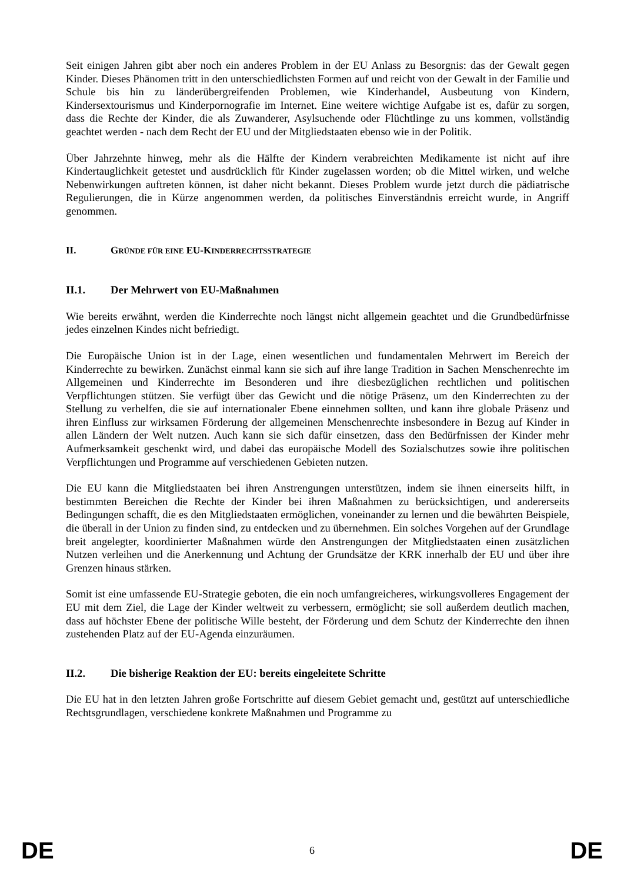Seit einigen Jahren gibt aber noch ein anderes Problem in der EU Anlass zu Besorgnis: das der Gewalt gegen Kinder. Dieses Phänomen tritt in den unterschiedlichsten Formen auf und reicht von der Gewalt in der Familie und Schule bis hin zu länderübergreifenden Problemen, wie Kinderhandel, Ausbeutung von Kindern, Kindersextourismus und Kinderpornografie im Internet. Eine weitere wichtige Aufgabe ist es, dafür zu sorgen, dass die Rechte der Kinder, die als Zuwanderer, Asylsuchende oder Flüchtlinge zu uns kommen, vollständig geachtet werden - nach dem Recht der EU und der Mitgliedstaaten ebenso wie in der Politik.
Über Jahrzehnte hinweg, mehr als die Hälfte der Kindern verabreichten Medikamente ist nicht auf ihre Kindertauglichkeit getestet und ausdrücklich für Kinder zugelassen worden; ob die Mittel wirken, und welche Nebenwirkungen auftreten können, ist daher nicht bekannt. Dieses Problem wurde jetzt durch die pädiatrische Regulierungen, die in Kürze angenommen werden, da politisches Einverständnis erreicht wurde, in Angriff genommen.
II. GRÜNDE FÜR EINE EU-KINDERRECHTSSTRATEGIE
II.1. Der Mehrwert von EU-Maßnahmen
Wie bereits erwähnt, werden die Kinderrechte noch längst nicht allgemein geachtet und die Grundbedürfnisse jedes einzelnen Kindes nicht befriedigt.
Die Europäische Union ist in der Lage, einen wesentlichen und fundamentalen Mehrwert im Bereich der Kinderrechte zu bewirken. Zunächst einmal kann sie sich auf ihre lange Tradition in Sachen Menschenrechte im Allgemeinen und Kinderrechte im Besonderen und ihre diesbezüglichen rechtlichen und politischen Verpflichtungen stützen. Sie verfügt über das Gewicht und die nötige Präsenz, um den Kinderrechten zu der Stellung zu verhelfen, die sie auf internationaler Ebene einnehmen sollten, und kann ihre globale Präsenz und ihren Einfluss zur wirksamen Förderung der allgemeinen Menschenrechte insbesondere in Bezug auf Kinder in allen Ländern der Welt nutzen. Auch kann sie sich dafür einsetzen, dass den Bedürfnissen der Kinder mehr Aufmerksamkeit geschenkt wird, und dabei das europäische Modell des Sozialschutzes sowie ihre politischen Verpflichtungen und Programme auf verschiedenen Gebieten nutzen.
Die EU kann die Mitgliedstaaten bei ihren Anstrengungen unterstützen, indem sie ihnen einerseits hilft, in bestimmten Bereichen die Rechte der Kinder bei ihren Maßnahmen zu berücksichtigen, und andererseits Bedingungen schafft, die es den Mitgliedstaaten ermöglichen, voneinander zu lernen und die bewährten Beispiele, die überall in der Union zu finden sind, zu entdecken und zu übernehmen. Ein solches Vorgehen auf der Grundlage breit angelegter, koordinierter Maßnahmen würde den Anstrengungen der Mitgliedstaaten einen zusätzlichen Nutzen verleihen und die Anerkennung und Achtung der Grundsätze der KRK innerhalb der EU und über ihre Grenzen hinaus stärken.
Somit ist eine umfassende EU-Strategie geboten, die ein noch umfangreicheres, wirkungsvolleres Engagement der EU mit dem Ziel, die Lage der Kinder weltweit zu verbessern, ermöglicht; sie soll außerdem deutlich machen, dass auf höchster Ebene der politische Wille besteht, der Förderung und dem Schutz der Kinderrechte den ihnen zustehenden Platz auf der EU-Agenda einzuräumen.
II.2. Die bisherige Reaktion der EU: bereits eingeleitete Schritte
Die EU hat in den letzten Jahren große Fortschritte auf diesem Gebiet gemacht und, gestützt auf unterschiedliche Rechtsgrundlagen, verschiedene konkrete Maßnahmen und Programme zu
DE 6 DE